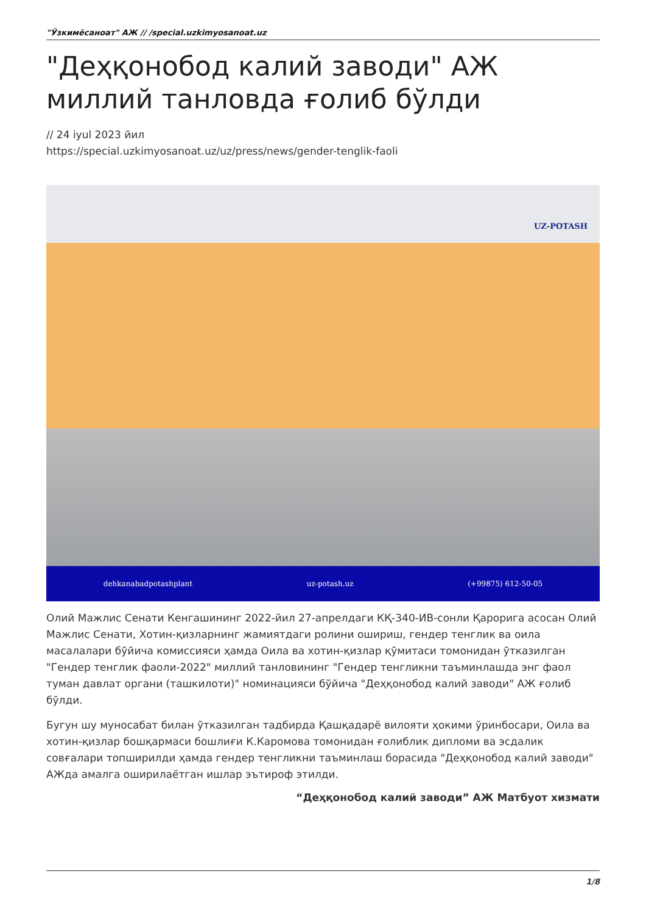"Ўзкимёсаноат" АЖ // /special.uzkimyosanoat.uz
"Деҳқонобод калий заводи" АЖ миллий танловда ғолиб бўлди
// 24 iyul 2023 йил
https://special.uzkimyosanoat.uz/uz/press/news/gender-tenglik-faoli
UZ-POTASH
dehkanabadpotashplant uz-potash.uz (+99875) 612-50-05
Олий Мажлис Сенати Кенгашининг 2022-йил 27-апрелдаги КҚ-340-ИВ-сонли Қарорига асосан Олий Мажлис Сенати, Хотин-қизларнинг жамиятдаги ролини ошириш, гендер тенглик ва оила масалалари бўйича комиссияси ҳамда Оила ва хотин-қизлар қўмитаси томонидан ўтказилган "Гендер тенглик фаоли-2022" миллий танловининг "Гендер тенгликни таъминлашда энг фаол туман давлат органи (ташкилоти)" номинацияси бўйича "Деҳқонобод калий заводи" АЖ ғолиб бўлди.
Бугун шу муносабат билан ўтказилган тадбирда Қашқадарё вилояти ҳокими ўринбосари, Оила ва хотин-қизлар бошқармаси бошлиғи К.Каромова томонидан ғолиблик дипломи ва эсдалик совғалари топширилди ҳамда гендер тенгликни таъминлаш борасида "Деҳқонобод калий заводи" АЖда амалга оширилаётган ишлар эътироф этилди.
“Деҳқонобод калий заводи” АЖ Матбуот хизмати
1/8